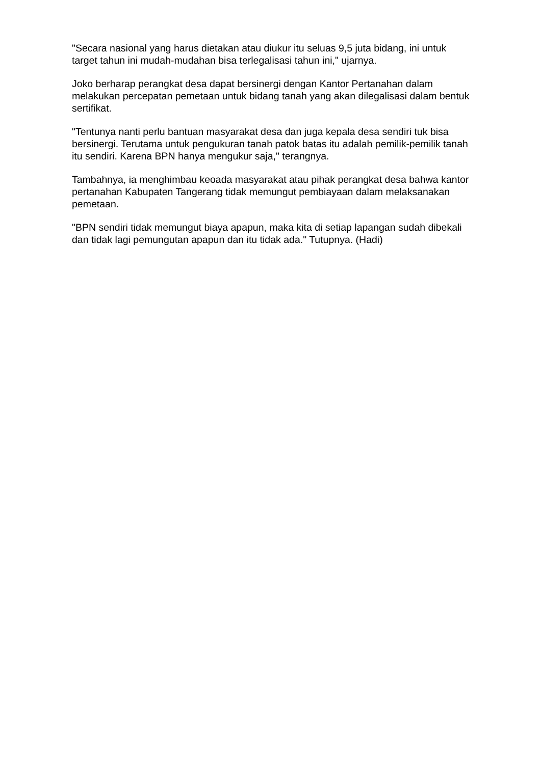"Secara nasional yang harus dietakan atau diukur itu seluas 9,5 juta bidang, ini untuk target tahun ini mudah-mudahan bisa terlegalisasi tahun ini," ujarnya.
Joko berharap perangkat desa dapat bersinergi dengan Kantor Pertanahan dalam melakukan percepatan pemetaan untuk bidang tanah yang akan dilegalisasi dalam bentuk sertifikat.
"Tentunya nanti perlu bantuan masyarakat desa dan juga kepala desa sendiri tuk bisa bersinergi. Terutama untuk pengukuran tanah patok batas itu adalah pemilik-pemilik tanah itu sendiri. Karena BPN hanya mengukur saja," terangnya.
Tambahnya, ia menghimbau keoada masyarakat atau pihak perangkat desa bahwa kantor pertanahan Kabupaten Tangerang tidak memungut pembiayaan dalam melaksanakan pemetaan.
"BPN sendiri tidak memungut biaya apapun, maka kita di setiap lapangan sudah dibekali dan tidak lagi pemungutan apapun dan itu tidak ada." Tutupnya. (Hadi)